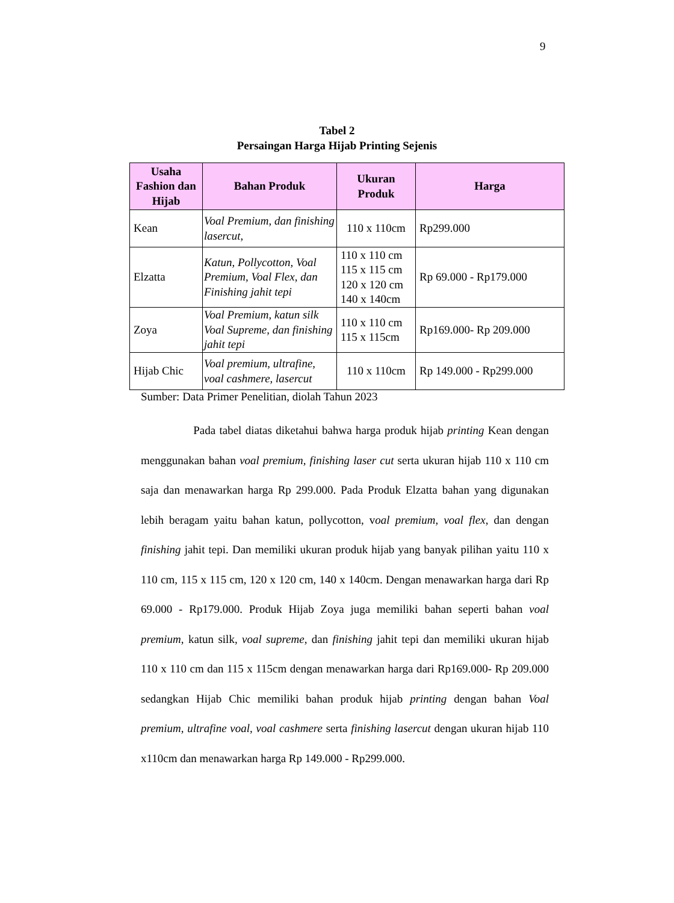9
Tabel 2
Persaingan Harga Hijab Printing Sejenis
| Usaha Fashion dan Hijab | Bahan Produk | Ukuran Produk | Harga |
| --- | --- | --- | --- |
| Kean | Voal Premium, dan finishing lasercut, | 110 x 110cm | Rp299.000 |
| Elzatta | Katun, Pollycotton, Voal Premium, Voal Flex, dan Finishing jahit tepi | 110 x 110 cm 115 x 115 cm 120 x 120 cm 140 x 140cm | Rp 69.000 - Rp179.000 |
| Zoya | Voal Premium, katun silk Voal Supreme, dan finishing jahit tepi | 110 x 110 cm 115 x 115cm | Rp169.000- Rp 209.000 |
| Hijab Chic | Voal premium, ultrafine, voal cashmere, lasercut | 110 x 110cm | Rp 149.000 - Rp299.000 |
Sumber: Data Primer Penelitian, diolah Tahun 2023
Pada tabel diatas diketahui bahwa harga produk hijab printing Kean dengan menggunakan bahan voal premium, finishing laser cut serta ukuran hijab 110 x 110 cm saja dan menawarkan harga Rp 299.000. Pada Produk Elzatta bahan yang digunakan lebih beragam yaitu bahan katun, pollycotton, voal premium, voal flex, dan dengan finishing jahit tepi. Dan memiliki ukuran produk hijab yang banyak pilihan yaitu 110 x 110 cm, 115 x 115 cm, 120 x 120 cm, 140 x 140cm. Dengan menawarkan harga dari Rp 69.000 - Rp179.000. Produk Hijab Zoya juga memiliki bahan seperti bahan voal premium, katun silk, voal supreme, dan finishing jahit tepi dan memiliki ukuran hijab 110 x 110 cm dan 115 x 115cm dengan menawarkan harga dari Rp169.000- Rp 209.000 sedangkan Hijab Chic memiliki bahan produk hijab printing dengan bahan Voal premium, ultrafine voal, voal cashmere serta finishing lasercut dengan ukuran hijab 110 x110cm dan menawarkan harga Rp 149.000 - Rp299.000.